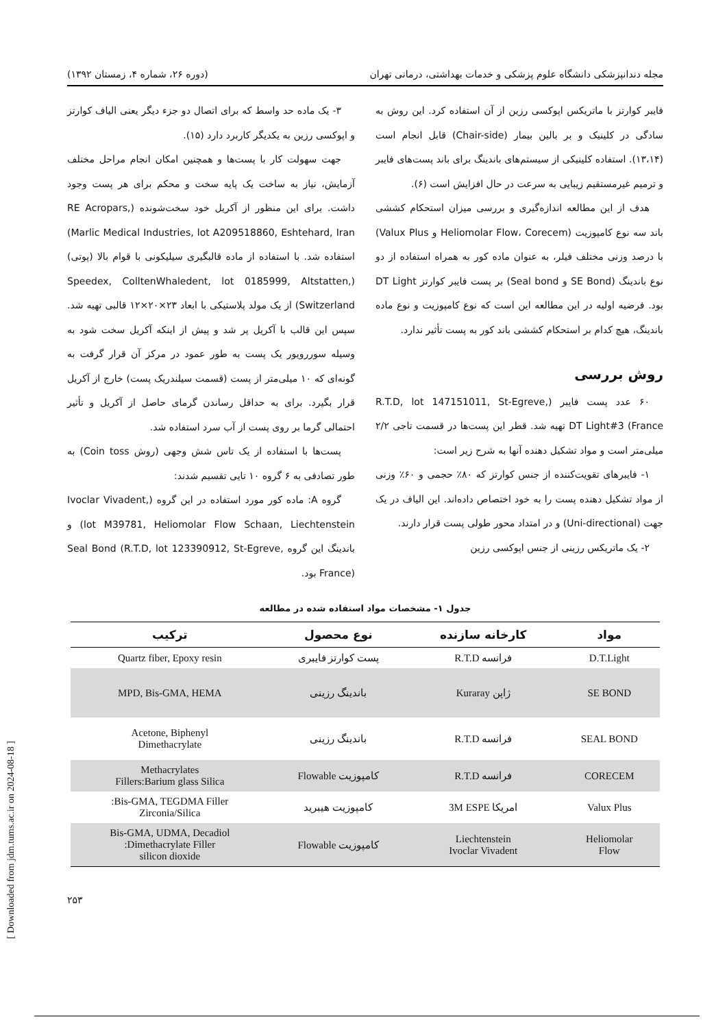مجله دندانپزشکی دانشگاه علوم پزشکی و خدمات بهداشتی، درمانی تهران (دوره ۲۶، شماره ۴، زمستان ۱۳۹۲)
فایبر کوارتز با ماتریکس اپوکسی رزین از آن استفاده کرد. این روش به سادگی در کلینیک و بر بالین بیمار (Chair-side) قابل انجام است (۱۳،۱۴). استفاده کلینیکی از سیستم‌های باندینگ برای باند پست‌های فایبر و ترمیم غیرمستقیم زیبایی به سرعت در حال افزایش است (۶).
هدف از این مطالعه اندازه‌گیری و بررسی میزان استحکام کششی باند سه نوع کامپوزیت (Heliomolar Flow، Corecem و Valux Plus) با درصد وزنی مختلف فیلر، به عنوان ماده کور به همراه استفاده از دو نوع باندینگ (SE Bond و Seal bond) بر پست فایبر کوارتز DT Light بود. فرضیه اولیه در این مطالعه این است که نوع کامپوزیت و نوع ماده باندینگ، هیچ کدام بر استحکام کششی باند کور به پست تأثیر ندارد.
روش بررسی
۶۰ عدد پست فایبر (R.T.D, lot 147151011, St-Egreve, France) DT Light#3 تهیه شد. قطر این پست‌ها در قسمت تاجی ۲/۲ میلی‌متر است و مواد تشکیل دهنده آنها به شرح زیر است:
۱- فایبرهای تقویت‌کننده از جنس کوارتز که ۸۰٪ حجمی و ۶۰٪ وزنی از مواد تشکیل دهنده پست را به خود اختصاص داده‌اند. این الیاف در یک جهت (Uni-directional) و در امتداد محور طولی پست قرار دارند.
۲- یک ماتریکس رزینی از جنس اپوکسی رزین
۳- یک ماده حد واسط که برای اتصال دو جزء دیگر یعنی الیاف کوارتز و اپوکسی رزین به یکدیگر کاربرد دارد (۱۵).
جهت سهولت کار با پست‌ها و همچنین امکان انجام مراحل مختلف آزمایش، نیاز به ساخت یک پایه سخت و محکم برای هر پست وجود داشت. برای این منظور از آکریل خود سخت‌شونده (RE Acropars, Marlic Medical Industries, lot A209518860, Eshtehard, Iran) استفاده شد. با استفاده از ماده قالبگیری سیلیکونی با قوام بالا (پوتی) (Speedex, ColltenWhaledent, lot 0185999, Altstatten, Switzerland) از یک مولد پلاستیکی با ابعاد ۲۳×۲۰×۱۲ قالبی تهیه شد. سپس این قالب با آکریل پر شد و پیش از اینکه آکریل سخت شود به وسیله سوررویور یک پست به طور عمود در مرکز آن قرار گرفت به گونه‌ای که ۱۰ میلی‌متر از پست (قسمت سیلندریک پست) خارج از آکریل قرار بگیرد. برای به حداقل رساندن گرمای حاصل از آکریل و تأثیر احتمالی گرما بر روی پست از آب سرد استفاده شد.
پست‌ها با استفاده از یک تاس شش وجهی (روش Coin toss) به طور تصادفی به ۶ گروه ۱۰ تایی تقسیم شدند:
گروه A: ماده کور مورد استفاده در این گروه (Ivoclar Vivadent, lot M39781, Heliomolar Flow Schaan, Liechtenstein) و باندینگ این گروه Seal Bond (R.T.D, lot 123390912, St-Egreve, France) بود.
جدول ۱- مشخصات مواد استفاده شده در مطالعه
| مواد | کارخانه سازنده | نوع محصول | ترکیب |
| --- | --- | --- | --- |
| D.T.Light | فرانسه R.T.D | پست کوارتز فایبری | Quartz fiber, Epoxy resin |
| SE BOND | ژاپن Kuraray | باندینگ رزینی | MPD, Bis-GMA, HEMA |
| SEAL BOND | فرانسه R.T.D | باندینگ رزینی | Acetone, Biphenyl Dimethacrylate |
| CORECEM | فرانسه R.T.D | کامپوزیت Flowable | Methacrylates Fillers:Barium glass Silica |
| Valux Plus | امریکا 3M ESPE | کامپوزیت هیبرید | Bis-GMA, TEGDMA Filler: Zirconia/Silica |
| Heliomolar Flow | Liechtenstein Ivoclar Vivadent | کامپوزیت Flowable | Bis-GMA, UDMA, Decadiol Dimethacrylate Filler: silicon dioxide |
۲۵۳
[ Downloaded from jdm.tums.ac.ir on 2024-08-18 ]